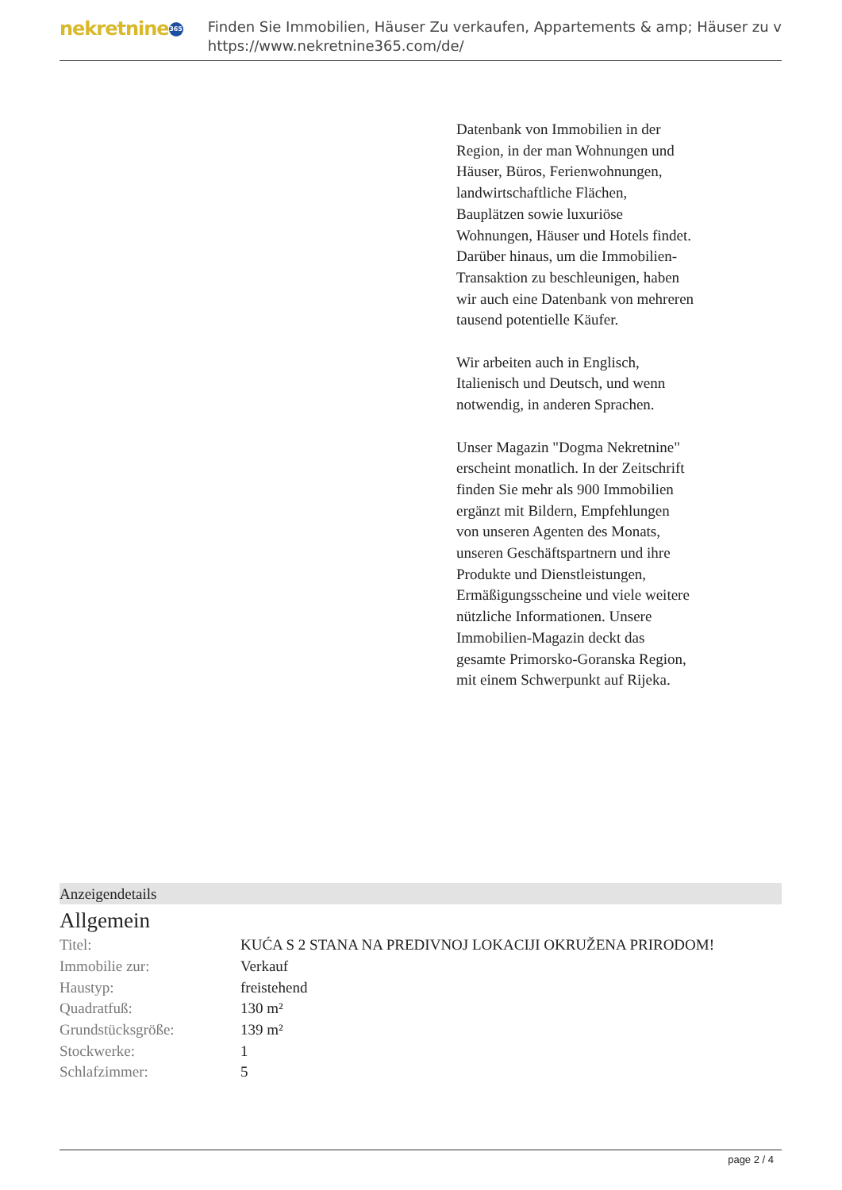nekretnine 365
Finden Sie Immobilien, Häuser Zu verkaufen, Appartements & amp; Häuser zu v
https://www.nekretnine365.com/de/
Datenbank von Immobilien in der Region, in der man Wohnungen und Häuser, Büros, Ferienwohnungen, landwirtschaftliche Flächen, Bauplätzen sowie luxuriöse Wohnungen, Häuser und Hotels findet. Darüber hinaus, um die Immobilien-Transaktion zu beschleunigen, haben wir auch eine Datenbank von mehreren tausend potentielle Käufer.
Wir arbeiten auch in Englisch, Italienisch und Deutsch, und wenn notwendig, in anderen Sprachen.
Unser Magazin "Dogma Nekretnine" erscheint monatlich. In der Zeitschrift finden Sie mehr als 900 Immobilien ergänzt mit Bildern, Empfehlungen von unseren Agenten des Monats, unseren Geschäftspartnern und ihre Produkte und Dienstleistungen, Ermäßigungsscheine und viele weitere nützliche Informationen. Unsere Immobilien-Magazin deckt das gesamte Primorsko-Goranska Region, mit einem Schwerpunkt auf Rijeka.
Anzeigendetails
Allgemein
| Titel: | KUĆA S 2 STANA NA PREDIVNOJ LOKACIJI OKRUŽENA PRIRODOM! |
| Immobilie zur: | Verkauf |
| Haustyp: | freistehend |
| Quadratfuß: | 130 m² |
| Grundstücksgröße: | 139 m² |
| Stockwerke: | 1 |
| Schlafzimmer: | 5 |
page 2 / 4